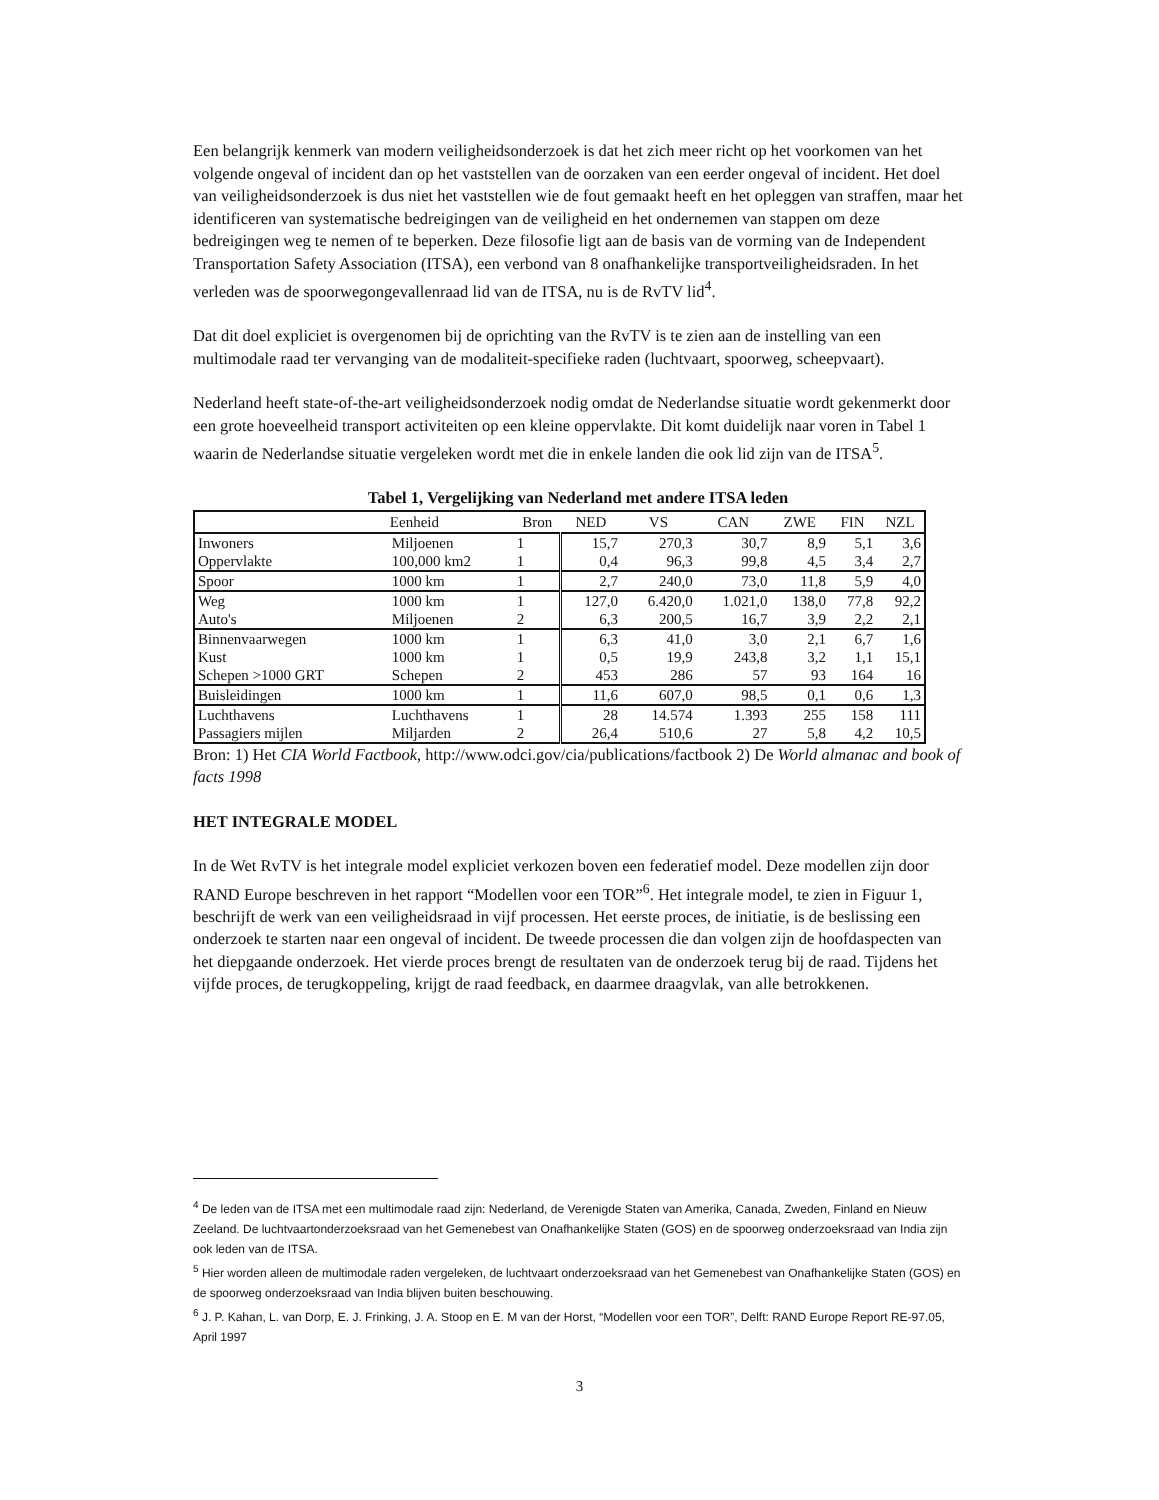Een belangrijk kenmerk van modern veiligheidsonderzoek is dat het zich meer richt op het voorkomen van het volgende ongeval of incident dan op het vaststellen van de oorzaken van een eerder ongeval of incident. Het doel van veiligheidsonderzoek is dus niet het vaststellen wie de fout gemaakt heeft en het opleggen van straffen, maar het identificeren van systematische bedreigingen van de veiligheid en het ondernemen van stappen om deze bedreigingen weg te nemen of te beperken. Deze filosofie ligt aan de basis van de vorming van de Independent Transportation Safety Association (ITSA), een verbond van 8 onafhankelijke transportveiligheidsraden. In het verleden was de spoorwegongevallenraad lid van de ITSA, nu is de RvTV lid<sup>4</sup>.
Dat dit doel expliciet is overgenomen bij de oprichting van the RvTV is te zien aan de instelling van een multimodale raad ter vervanging van de modaliteit-specifieke raden (luchtvaart, spoorweg, scheepvaart).
Nederland heeft state-of-the-art veiligheidsonderzoek nodig omdat de Nederlandse situatie wordt gekenmerkt door een grote hoeveelheid transport activiteiten op een kleine oppervlakte. Dit komt duidelijk naar voren in Tabel 1 waarin de Nederlandse situatie vergeleken wordt met die in enkele landen die ook lid zijn van de ITSA<sup>5</sup>.
Tabel 1, Vergelijking van Nederland met andere ITSA leden
| | Eenheid | Bron | NED | VS | CAN | ZWE | FIN | NZL |
| --- | --- | --- | --- | --- | --- | --- | --- | --- |
| Inwoners | Miljoenen | 1 | 15,7 | 270,3 | 30,7 | 8,9 | 5,1 | 3,6 |
| Oppervlakte | 100,000 km2 | 1 | 0,4 | 96,3 | 99,8 | 4,5 | 3,4 | 2,7 |
| Spoor | 1000 km | 1 | 2,7 | 240,0 | 73,0 | 11,8 | 5,9 | 4,0 |
| Weg | 1000 km | 1 | 127,0 | 6.420,0 | 1.021,0 | 138,0 | 77,8 | 92,2 |
| Auto's | Miljoenen | 2 | 6,3 | 200,5 | 16,7 | 3,9 | 2,2 | 2,1 |
| Binnenvaarwegen | 1000 km | 1 | 6,3 | 41,0 | 3,0 | 2,1 | 6,7 | 1,6 |
| Kust | 1000 km | 1 | 0,5 | 19,9 | 243,8 | 3,2 | 1,1 | 15,1 |
| Schepen >1000 GRT | Schepen | 2 | 453 | 286 | 57 | 93 | 164 | 16 |
| Buisleidingen | 1000 km | 1 | 11,6 | 607,0 | 98,5 | 0,1 | 0,6 | 1,3 |
| Luchthavens | Luchthavens | 1 | 28 | 14.574 | 1.393 | 255 | 158 | 111 |
| Passagiers mijlen | Miljarden | 2 | 26,4 | 510,6 | 27 | 5,8 | 4,2 | 10,5 |
Bron: 1) Het CIA World Factbook, http://www.odci.gov/cia/publications/factbook 2) De World almanac and book of facts 1998
HET INTEGRALE MODEL
In de Wet RvTV is het integrale model expliciet verkozen boven een federatief model. Deze modellen zijn door RAND Europe beschreven in het rapport “Modellen voor een TOR”<sup>6</sup>. Het integrale model, te zien in Figuur 1, beschrijft de werk van een veiligheidsraad in vijf processen. Het eerste proces, de initiatie, is de beslissing een onderzoek te starten naar een ongeval of incident. De tweede processen die dan volgen zijn de hoofdaspecten van het diepgaande onderzoek. Het vierde proces brengt de resultaten van de onderzoek terug bij de raad. Tijdens het vijfde proces, de terugkoppeling, krijgt de raad feedback, en daarmee draagvlak, van alle betrokkenen.
<sup>4</sup> De leden van de ITSA met een multimodale raad zijn: Nederland, de Verenigde Staten van Amerika, Canada, Zweden, Finland en Nieuw Zeeland. De luchtvaartonderzoeksraad van het Gemenebest van Onafhankelijke Staten (GOS) en de spoorweg onderzoeksraad van India zijn ook leden van de ITSA.
<sup>5</sup> Hier worden alleen de multimodale raden vergeleken, de luchtvaart onderzoeksraad van het Gemenebest van Onafhankelijke Staten (GOS) en de spoorweg onderzoeksraad van India blijven buiten beschouwing.
<sup>6</sup> J. P. Kahan, L. van Dorp, E. J. Frinking, J. A. Stoop en E. M van der Horst, “Modellen voor een TOR”, Delft: RAND Europe Report RE-97.05, April 1997
3